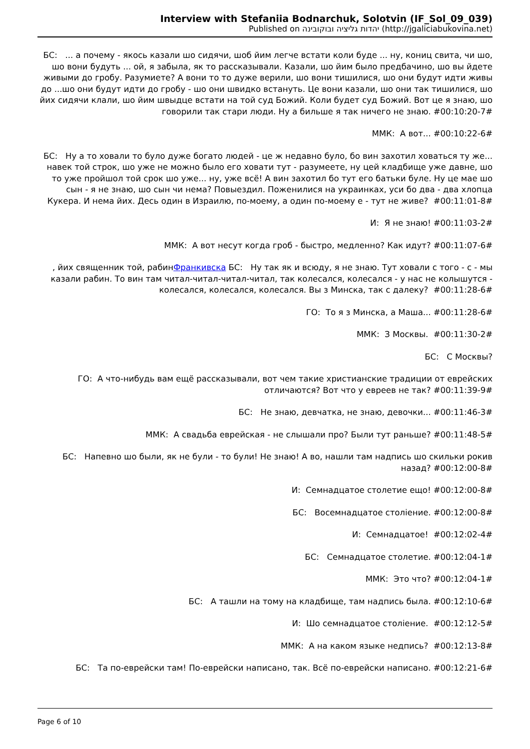Interview with Stefaniia Bodnarchuk, Solotvin (IF_Sol_09_039)
Published on יהדות גליציה ובוקובינה (http://jgaliciabukovina.net)
БС: ... а почему - якось казали шо сидячи, шоб йим легче встати коли буде ... ну, кониц свита, чи шо, шо вони будуть ... ой, я забыла, як то рассказывали. Казали, шо йим было предбачино, шо вы йдете живыми до гробу. Разумиете? А вони то то дуже верили, шо вони тишилися, шо они будут идти живы до ...шо они будут идти до гробу - шо они швидко встануть. Це вони казали, шо они так тишилися, шо йих сидячи клали, шо йим швыдце встати на той суд Божий. Коли будет суд Божий. Вот це я знаю, шо говорили так стари люди. Ну а бильше я так ничего не знаю. #00:10:20-7#
ММК: А вот... #00:10:22-6#
БС: Ну а то ховали то було дуже богато людей - це ж недавно було, бо вин захотил ховаться ту же... навек той строк, шо уже не можно было его ховати тут - разумеете, ну цей кладбище уже давне, шо то уже пройшол той срок шо уже... ну, уже всё! А вин захотил бо тут его батьки буле. Ну це мае шо сын - я не знаю, шо сын чи нема? Повыездил. Поженилися на украинках, уси бо два - два хлопца Кукера. И нема йих. Десь один в Израилю, по-моему, а один по-моему е - тут не живе? #00:11:01-8#
И: Я не знаю! #00:11:03-2#
ММК: А вот несут когда гроб - быстро, медленно? Как идут? #00:11:07-6#
, йих священник той, рабинФранкивска БС: Ну так як и всюду, я не знаю. Тут ховали с того - с - мы казали рабин. То вин там читал-читал-читал-читал, так колесался, колесался - у нас не колышутся - колесался, колесался, колесался. Вы з Минска, так с далеку? #00:11:28-6#
ГО: То я з Минска, а Маша... #00:11:28-6#
ММК: З Москвы. #00:11:30-2#
БС: С Москвы?
ГО: А что-нибудь вам ещё рассказывали, вот чем такие христианские традиции от еврейских отличаются? Вот что у евреев не так? #00:11:39-9#
БС: Не знаю, девчатка, не знаю, девочки... #00:11:46-3#
ММК: А свадьба еврейская - не слышали про? Были тут раньше? #00:11:48-5#
БС: Напевно шо были, як не були - то були! Не знаю! А во, нашли там надпись шо скильки рокив назад? #00:12:00-8#
И: Семнадцатое столетие ещо! #00:12:00-8#
БС: Восемнадцатое століение. #00:12:00-8#
И: Семнадцатое! #00:12:02-4#
БС: Семнадцатое столетие. #00:12:04-1#
ММК: Это что? #00:12:04-1#
БС: А ташли на тому на кладбище, там надпись была. #00:12:10-6#
И: Шо семнадцатое століение. #00:12:12-5#
ММК: А на каком языке недпись? #00:12:13-8#
БС: Та по-еврейски там! По-еврейски написано, так. Всё по-еврейски написано. #00:12:21-6#
Page 6 of 10